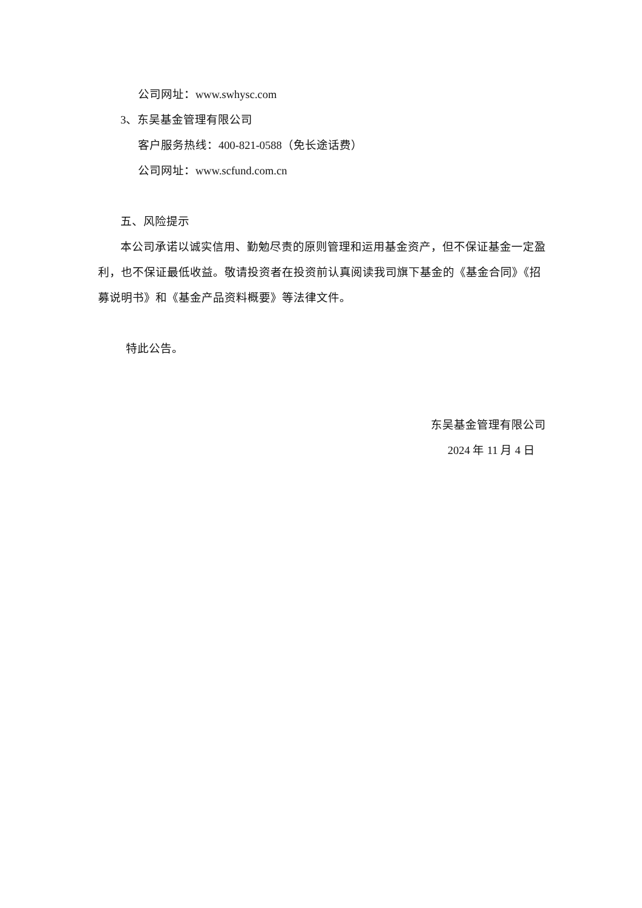公司网址：www.swhysc.com
3、东吴基金管理有限公司
客户服务热线：400-821-0588（免长途话费）
公司网址：www.scfund.com.cn
五、风险提示
本公司承诺以诚实信用、勤勉尽责的原则管理和运用基金资产，但不保证基金一定盈利，也不保证最低收益。敬请投资者在投资前认真阅读我司旗下基金的《基金合同》《招募说明书》和《基金产品资料概要》等法律文件。
特此公告。
东吴基金管理有限公司
2024 年 11 月 4 日